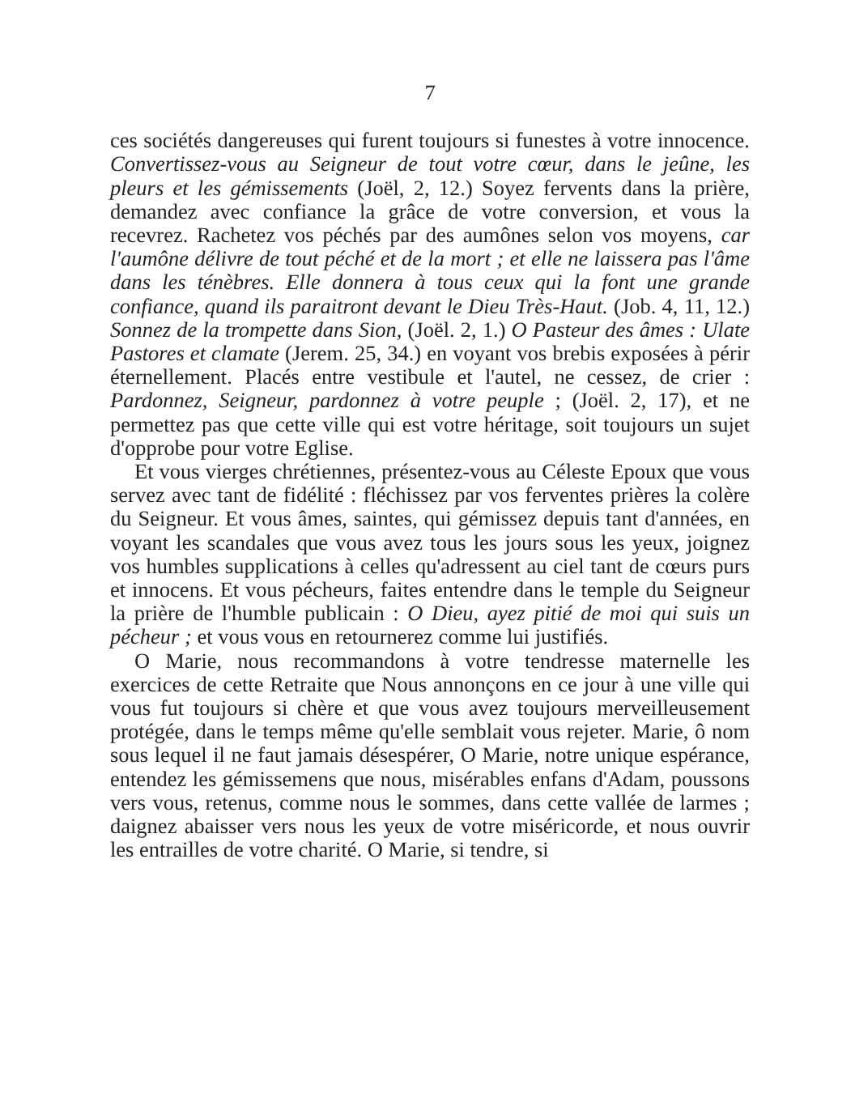7
ces sociétés dangereuses qui furent toujours si funestes à votre innocence. Convertissez-vous au Seigneur de tout votre cœur, dans le jeûne, les pleurs et les gémissements (Joël, 2, 12.) Soyez fervents dans la prière, demandez avec confiance la grâce de votre conversion, et vous la recevrez. Rachetez vos péchés par des aumônes selon vos moyens, car l'aumône délivre de tout péché et de la mort ; et elle ne laissera pas l'âme dans les ténèbres. Elle donnera à tous ceux qui la font une grande confiance, quand ils paraitront devant le Dieu Très-Haut. (Job. 4, 11, 12.) Sonnez de la trompette dans Sion, (Joël. 2, 1.) O Pasteur des âmes : Ulate Pastores et clamate (Jerem. 25, 34.) en voyant vos brebis exposées à périr éternellement. Placés entre vestibule et l'autel, ne cessez, de crier : Pardonnez, Seigneur, pardonnez à votre peuple ; (Joël. 2, 17), et ne permettez pas que cette ville qui est votre héritage, soit toujours un sujet d'opprobe pour votre Eglise.
Et vous vierges chrétiennes, présentez-vous au Céleste Epoux que vous servez avec tant de fidélité : fléchissez par vos ferventes prières la colère du Seigneur. Et vous âmes, saintes, qui gémissez depuis tant d'années, en voyant les scandales que vous avez tous les jours sous les yeux, joignez vos humbles supplications à celles qu'adressent au ciel tant de cœurs purs et innocens. Et vous pécheurs, faites entendre dans le temple du Seigneur la prière de l'humble publicain : O Dieu, ayez pitié de moi qui suis un pécheur ; et vous vous en retournerez comme lui justifiés.
O Marie, nous recommandons à votre tendresse maternelle les exercices de cette Retraite que Nous annonçons en ce jour à une ville qui vous fut toujours si chère et que vous avez toujours merveilleusement protégée, dans le temps même qu'elle semblait vous rejeter. Marie, ô nom sous lequel il ne faut jamais désespérer, O Marie, notre unique espérance, entendez les gémissemens que nous, misérables enfans d'Adam, poussons vers vous, retenus, comme nous le sommes, dans cette vallée de larmes ; daignez abaisser vers nous les yeux de votre miséricorde, et nous ouvrir les entrailles de votre charité. O Marie, si tendre, si